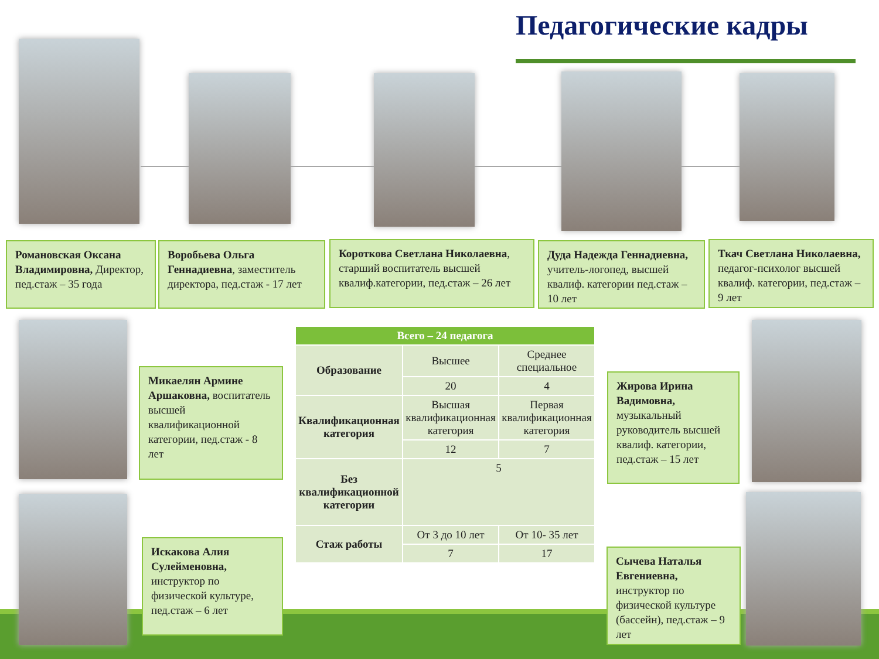Педагогические кадры
Романовская Оксана Владимировна, Директор, пед.стаж – 35 года
Воробьева Ольга Геннадиевна, заместитель директора, пед.стаж - 17 лет
Короткова Светлана Николаевна, старший воспитатель высшей квалиф.категории, пед.стаж – 26 лет
Дуда Надежда Геннадиевна, учитель-логопед, высшей квалиф. категории пед.стаж – 10 лет
Ткач Светлана Николаевна, педагог-психолог высшей квалиф. категории, пед.стаж – 9 лет
Микаелян Армине Аршаковна, воспитатель высшей квалификационной категории, пед.стаж - 8 лет
Искакова Алия Сулейменовна, инструктор по физической культуре, пед.стаж – 6 лет
Жирова Ирина Вадимовна, музыкальный руководитель высшей квалиф. категории, пед.стаж – 15 лет
Сычева Наталья Евгениевна, инструктор по физической культуре (бассейн), пед.стаж – 9 лет
| Всего – 24 педагога | | |
| --- | --- | --- |
| Образование | Высшее | Среднее специальное |
| | 20 | 4 |
| Квалификационная категория | Высшая квалификационная категория | Первая квалификационная категория |
| | 12 | 7 |
| Без квалификационной категории | 5 | |
| Стаж работы | От 3 до 10 лет | От 10- 35 лет |
| | 7 | 17 |